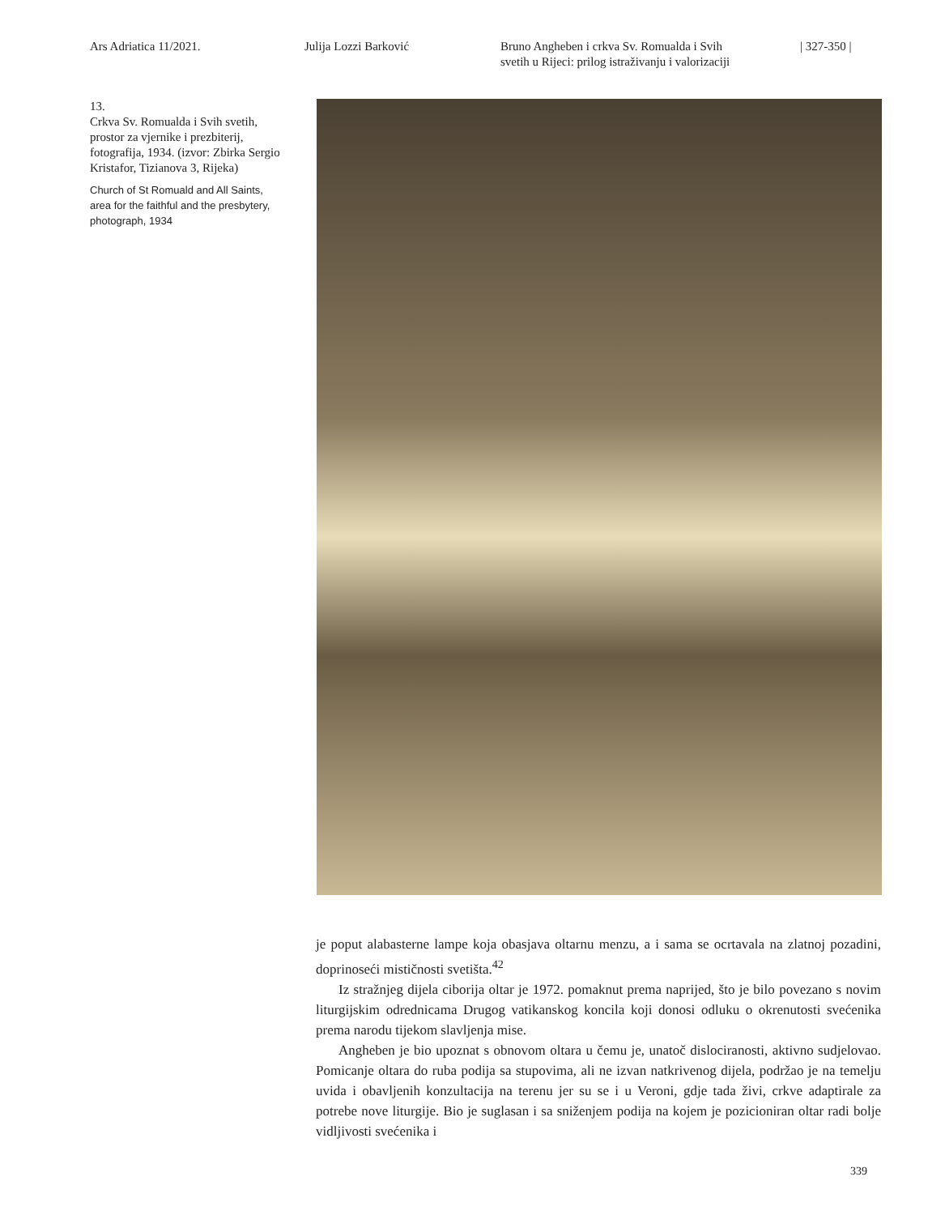Ars Adriatica 11/2021. Julija Lozzi Barković Bruno Angheben i crkva Sv. Romualda i Svih
svetih u Rijeci: prilog istraživanju i valorizaciji
| 327-350 |
13.
Crkva Sv. Romualda i Svih svetih, prostor za vjernike i prezbiterij, fotografija, 1934. (izvor: Zbirka Sergio Kristafor, Tizianova 3, Rijeka)
Church of St Romuald and All Saints, area for the faithful and the presbytery, photograph, 1934
je poput alabasterne lampe koja obasjava oltarnu menzu, a i sama se ocrtavala na zlatnoj pozadini, doprinoseći mističnosti svetišta.<sup>42</sup>
Iz stražnjeg dijela ciborija oltar je 1972. pomaknut prema naprijed, što je bilo povezano s novim liturgijskim odrednicama Drugog vatikanskog koncila koji donosi odluku o okrenutosti svećenika prema narodu tijekom slavljenja mise.
Angheben je bio upoznat s obnovom oltara u čemu je, unatoč dislociranosti, aktivno sudjelovao. Pomicanje oltara do ruba podija sa stupovima, ali ne izvan natkrivenog dijela, podržao je na temelju uvida i obavljenih konzultacija na terenu jer su se i u Veroni, gdje tada živi, crkve adaptirale za potrebe nove liturgije. Bio je suglasan i sa sniženjem podija na kojem je pozicioniran oltar radi bolje vidljivosti svećenika i
339